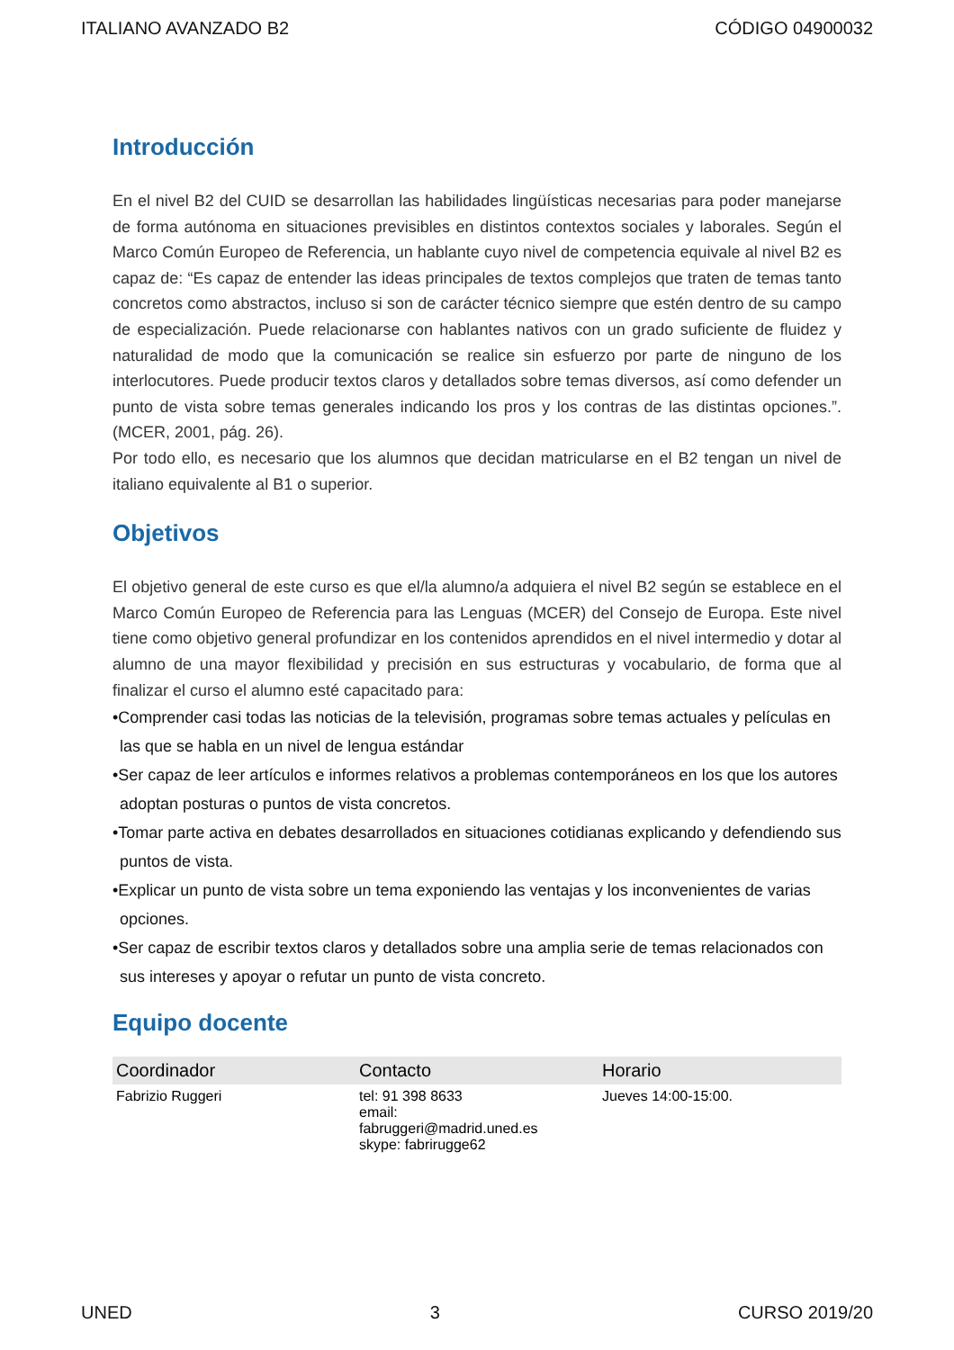ITALIANO AVANZADO B2 CÓDIGO 04900032
Introducción
En el nivel B2 del CUID se desarrollan las habilidades lingüísticas necesarias para poder manejarse de forma autónoma en situaciones previsibles en distintos contextos sociales y laborales. Según el Marco Común Europeo de Referencia, un hablante cuyo nivel de competencia equivale al nivel B2 es capaz de: “Es capaz de entender las ideas principales de textos complejos que traten de temas tanto concretos como abstractos, incluso si son de carácter técnico siempre que estén dentro de su campo de especialización. Puede relacionarse con hablantes nativos con un grado suficiente de fluidez y naturalidad de modo que la comunicación se realice sin esfuerzo por parte de ninguno de los interlocutores. Puede producir textos claros y detallados sobre temas diversos, así como defender un punto de vista sobre temas generales indicando los pros y los contras de las distintas opciones.”. (MCER, 2001, pág. 26).
Por todo ello, es necesario que los alumnos que decidan matricularse en el B2 tengan un nivel de italiano equivalente al B1 o superior.
Objetivos
El objetivo general de este curso es que el/la alumno/a adquiera el nivel B2 según se establece en el Marco Común Europeo de Referencia para las Lenguas (MCER) del Consejo de Europa. Este nivel tiene como objetivo general profundizar en los contenidos aprendidos en el nivel intermedio y dotar al alumno de una mayor flexibilidad y precisión en sus estructuras y vocabulario, de forma que al finalizar el curso el alumno esté capacitado para:
•Comprender casi todas las noticias de la televisión, programas sobre temas actuales y películas en las que se habla en un nivel de lengua estándar
•Ser capaz de leer artículos e informes relativos a problemas contemporáneos en los que los autores adoptan posturas o puntos de vista concretos.
•Tomar parte activa en debates desarrollados en situaciones cotidianas explicando y defendiendo sus puntos de vista.
•Explicar un punto de vista sobre un tema exponiendo las ventajas y los inconvenientes de varias opciones.
•Ser capaz de escribir textos claros y detallados sobre una amplia serie de temas relacionados con sus intereses y apoyar o refutar un punto de vista concreto.
Equipo docente
| Coordinador | Contacto | Horario |
| --- | --- | --- |
| Fabrizio Ruggeri | tel: 91 398 8633 email: fabruggeri@madrid.uned.es skype: fabrirugge62 | Jueves 14:00-15:00. |
UNED 3 CURSO 2019/20